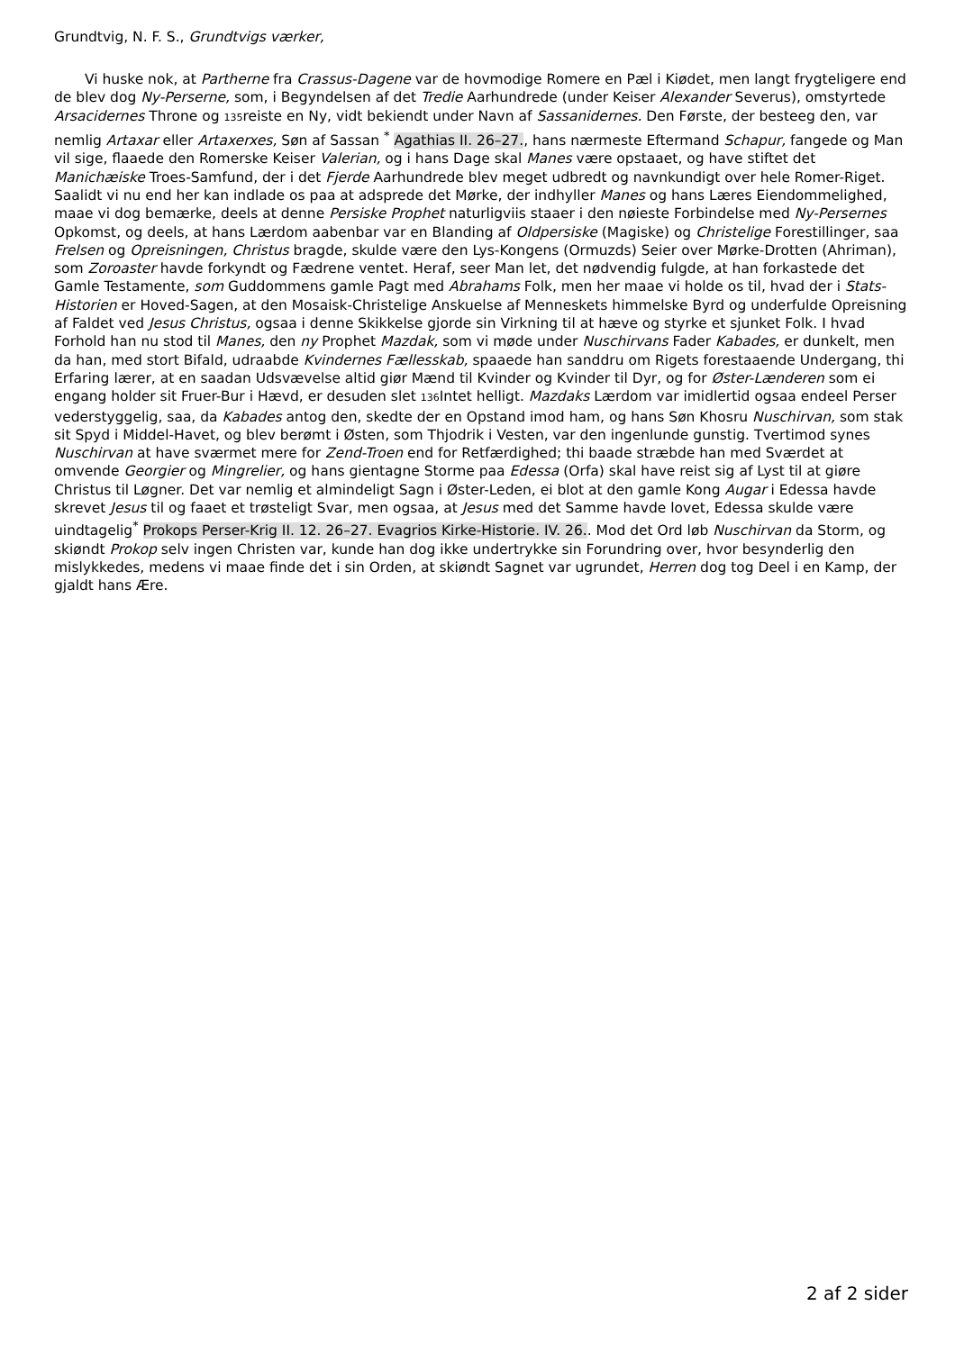Grundtvig, N. F. S., Grundtvigs værker,
Vi huske nok, at Partherne fra Crassus-Dagene var de hovmodige Romere en Pæl i Kiødet, men langt frygteligere end de blev dog Ny-Perserne, som, i Begyndelsen af det Tredie Aarhundrede (under Keiser Alexander Severus), omstyrtede Arsacidernes Throne og 135reiste en Ny, vidt bekiendt under Navn af Sassanidernes. Den Første, der besteeg den, var nemlig Artaxar eller Artaxerxes, Søn af Sassan <sup>*</sup> Agathias II. 26–27., hans nærmeste Eftermand Schapur, fangede og Man vil sige, flaaede den Romerske Keiser Valerian, og i hans Dage skal Manes være opstaaet, og have stiftet det Manichæiske Troes-Samfund, der i det Fjerde Aarhundrede blev meget udbredt og navnkundigt over hele Romer-Riget. Saalidt vi nu end her kan indlade os paa at adsprede det Mørke, der indhyller Manes og hans Læres Eiendommelighed, maae vi dog bemærke, deels at denne Persiske Prophet naturligviis staaer i den nøieste Forbindelse med Ny-Persernes Opkomst, og deels, at hans Lærdom aabenbar var en Blanding af Oldpersiske (Magiske) og Christelige Forestillinger, saa Frelsen og Opreisningen, Christus bragde, skulde være den Lys-Kongens (Ormuzds) Seier over Mørke-Drotten (Ahriman), som Zoroaster havde forkyndt og Fædrene ventet. Heraf, seer Man let, det nødvendig fulgde, at han forkastede det Gamle Testamente, som Guddommens gamle Pagt med Abrahams Folk, men her maae vi holde os til, hvad der i Stats-Historien er Hoved-Sagen, at den Mosaisk-Christelige Anskuelse af Menneskets himmelske Byrd og underfulde Opreisning af Faldet ved Jesus Christus, ogsaa i denne Skikkelse gjorde sin Virkning til at hæve og styrke et sjunket Folk. I hvad Forhold han nu stod til Manes, den ny Prophet Mazdak, som vi møde under Nuschirvans Fader Kabades, er dunkelt, men da han, med stort Bifald, udraabde Kvindernes Fællesskab, spaaede han sanddru om Rigets forestaaende Undergang, thi Erfaring lærer, at en saadan Udsvævelse altid giør Mænd til Kvinder og Kvinder til Dyr, og for Øster-Lænderen som ei engang holder sit Fruer-Bur i Hævd, er desuden slet 136 Intet helligt. Mazdaks Lærdom var imidlertid ogsaa endeel Perser vederstyggelig, saa, da Kabades antog den, skedte der en Opstand imod ham, og hans Søn Khosru Nuschirvan, som stak sit Spyd i Middel-Havet, og blev berømt i Østen, som Thjodrik i Vesten, var den ingenlunde gunstig. Tvertimod synes Nuschirvan at have sværmet mere for Zend-Troen end for Retfærdighed; thi baade stræbde han med Sværdet at omvende Georgier og Mingrelier, og hans gientagne Storme paa Edessa (Orfa) skal have reist sig af Lyst til at giøre Christus til Løgner. Det var nemlig et almindeligt Sagn i Øster-Leden, ei blot at den gamle Kong Augar i Edessa havde skrevet Jesus til og faaet et trøsteligt Svar, men ogsaa, at Jesus med det Samme havde lovet, Edessa skulde være uindtagelig<sup>*</sup> Prokops Perser-Krig II. 12. 26–27. Evagrios Kirke-Historie. IV. 26.. Mod det Ord løb Nuschirvan da Storm, og skiøndt Prokop selv ingen Christen var, kunde han dog ikke undertrykke sin Forundring over, hvor besynderlig den mislykkedes, medens vi maae finde det i sin Orden, at skiøndt Sagnet var ugrundet, Herren dog tog Deel i en Kamp, der gjaldt hans Ære.
2 af 2 sider